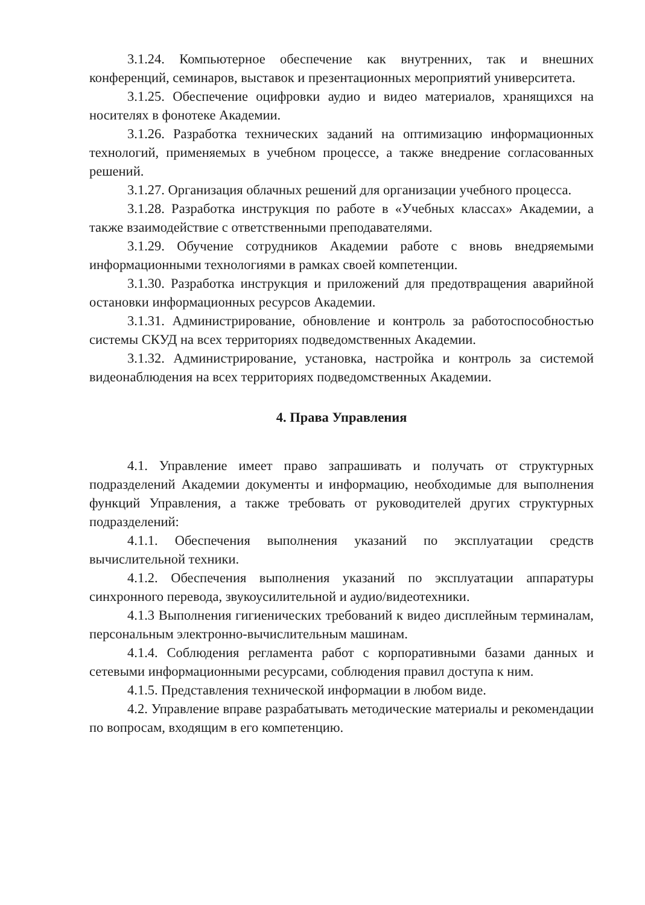3.1.24. Компьютерное обеспечение как внутренних, так и внешних конференций, семинаров, выставок и презентационных мероприятий университета.
3.1.25. Обеспечение оцифровки аудио и видео материалов, хранящихся на носителях в фонотеке Академии.
3.1.26. Разработка технических заданий на оптимизацию информационных технологий, применяемых в учебном процессе, а также внедрение согласованных решений.
3.1.27. Организация облачных решений для организации учебного процесса.
3.1.28. Разработка инструкция по работе в «Учебных классах» Академии, а также взаимодействие с ответственными преподавателями.
3.1.29. Обучение сотрудников Академии работе с вновь внедряемыми информационными технологиями в рамках своей компетенции.
3.1.30. Разработка инструкция и приложений для предотвращения аварийной остановки информационных ресурсов Академии.
3.1.31. Администрирование, обновление и контроль за работоспособностью системы СКУД на всех территориях подведомственных Академии.
3.1.32. Администрирование, установка, настройка и контроль за системой видеонаблюдения на всех территориях подведомственных Академии.
4. Права Управления
4.1. Управление имеет право запрашивать и получать от структурных подразделений Академии документы и информацию, необходимые для выполнения функций Управления, а также требовать от руководителей других структурных подразделений:
4.1.1. Обеспечения выполнения указаний по эксплуатации средств вычислительной техники.
4.1.2. Обеспечения выполнения указаний по эксплуатации аппаратуры синхронного перевода, звукоусилительной и аудио/видеотехники.
4.1.3 Выполнения гигиенических требований к видео дисплейным терминалам, персональным электронно-вычислительным машинам.
4.1.4. Соблюдения регламента работ с корпоративными базами данных и сетевыми информационными ресурсами, соблюдения правил доступа к ним.
4.1.5. Представления технической информации в любом виде.
4.2. Управление вправе разрабатывать методические материалы и рекомендации по вопросам, входящим в его компетенцию.